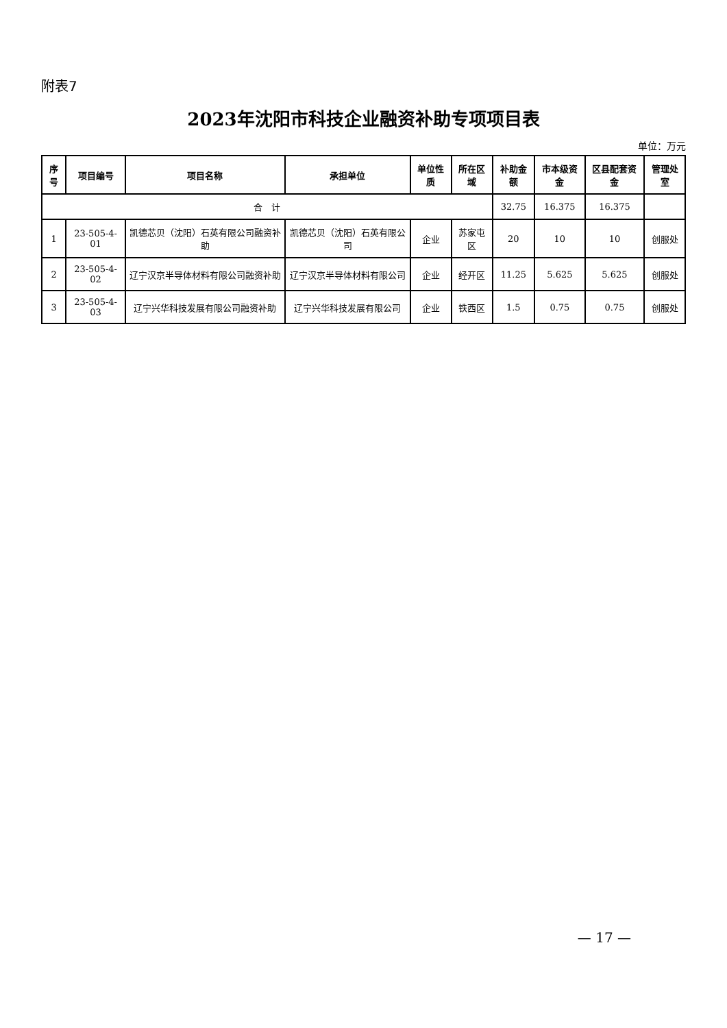附表7
2023年沈阳市科技企业融资补助专项项目表
单位：万元
| 序号 | 项目编号 | 项目名称 | 承担单位 | 单位性质 | 所在区域 | 补助金额 | 市本级资金 | 区县配套资金 | 管理处室 |
| --- | --- | --- | --- | --- | --- | --- | --- | --- | --- |
| 合 计 | | | | | | 32.75 | 16.375 | 16.375 | |
| 1 | 23-505-4-01 | 凯德芯贝（沈阳）石英有限公司融资补助 | 凯德芯贝（沈阳）石英有限公司 | 企业 | 苏家屯区 | 20 | 10 | 10 | 创服处 |
| 2 | 23-505-4-02 | 辽宁汉京半导体材料有限公司融资补助 | 辽宁汉京半导体材料有限公司 | 企业 | 经开区 | 11.25 | 5.625 | 5.625 | 创服处 |
| 3 | 23-505-4-03 | 辽宁兴华科技发展有限公司融资补助 | 辽宁兴华科技发展有限公司 | 企业 | 铁西区 | 1.5 | 0.75 | 0.75 | 创服处 |
— 17 —